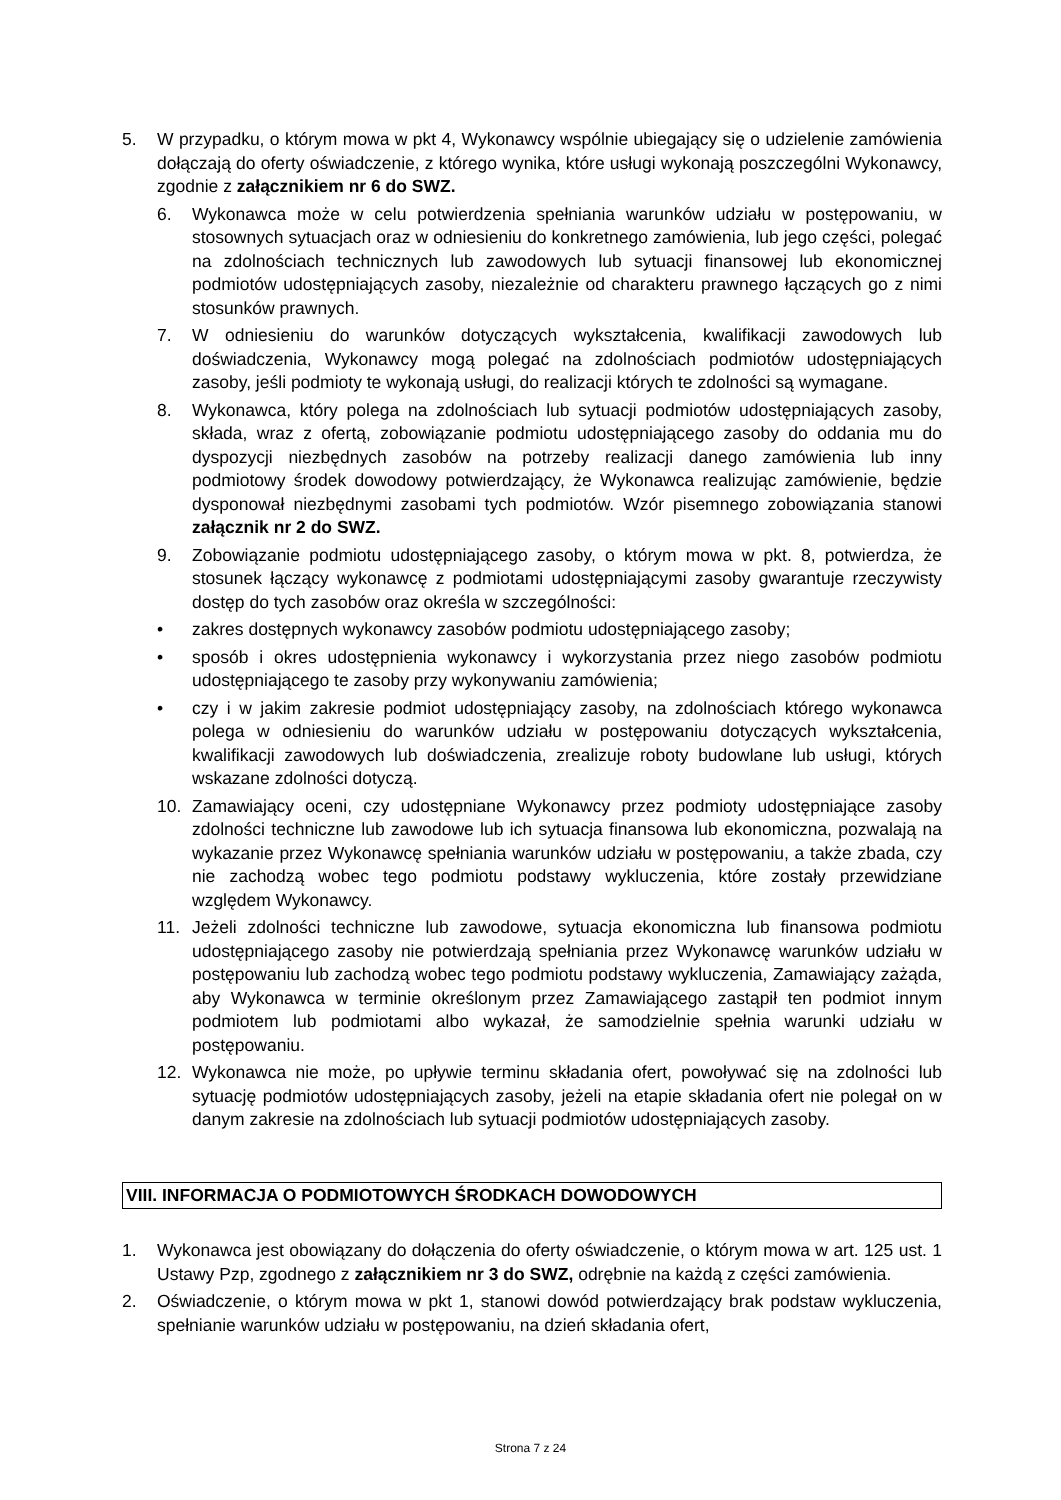5. W przypadku, o którym mowa w pkt 4, Wykonawcy wspólnie ubiegający się o udzielenie zamówienia dołączają do oferty oświadczenie, z którego wynika, które usługi wykonają poszczególni Wykonawcy, zgodnie z załącznikiem nr 6 do SWZ.
6. Wykonawca może w celu potwierdzenia spełniania warunków udziału w postępowaniu, w stosownych sytuacjach oraz w odniesieniu do konkretnego zamówienia, lub jego części, polegać na zdolnościach technicznych lub zawodowych lub sytuacji finansowej lub ekonomicznej podmiotów udostępniających zasoby, niezależnie od charakteru prawnego łączących go z nimi stosunków prawnych.
7. W odniesieniu do warunków dotyczących wykształcenia, kwalifikacji zawodowych lub doświadczenia, Wykonawcy mogą polegać na zdolnościach podmiotów udostępniających zasoby, jeśli podmioty te wykonają usługi, do realizacji których te zdolności są wymagane.
8. Wykonawca, który polega na zdolnościach lub sytuacji podmiotów udostępniających zasoby, składa, wraz z ofertą, zobowiązanie podmiotu udostępniającego zasoby do oddania mu do dyspozycji niezbędnych zasobów na potrzeby realizacji danego zamówienia lub inny podmiotowy środek dowodowy potwierdzający, że Wykonawca realizując zamówienie, będzie dysponował niezbędnymi zasobami tych podmiotów. Wzór pisemnego zobowiązania stanowi załącznik nr 2 do SWZ.
9. Zobowiązanie podmiotu udostępniającego zasoby, o którym mowa w pkt. 8, potwierdza, że stosunek łączący wykonawcę z podmiotami udostępniającymi zasoby gwarantuje rzeczywisty dostęp do tych zasobów oraz określa w szczególności:
• zakres dostępnych wykonawcy zasobów podmiotu udostępniającego zasoby;
• sposób i okres udostępnienia wykonawcy i wykorzystania przez niego zasobów podmiotu udostępniającego te zasoby przy wykonywaniu zamówienia;
• czy i w jakim zakresie podmiot udostępniający zasoby, na zdolnościach którego wykonawca polega w odniesieniu do warunków udziału w postępowaniu dotyczących wykształcenia, kwalifikacji zawodowych lub doświadczenia, zrealizuje roboty budowlane lub usługi, których wskazane zdolności dotyczą.
10. Zamawiający oceni, czy udostępniane Wykonawcy przez podmioty udostępniające zasoby zdolności techniczne lub zawodowe lub ich sytuacja finansowa lub ekonomiczna, pozwalają na wykazanie przez Wykonawcę spełniania warunków udziału w postępowaniu, a także zbada, czy nie zachodzą wobec tego podmiotu podstawy wykluczenia, które zostały przewidziane względem Wykonawcy.
11. Jeżeli zdolności techniczne lub zawodowe, sytuacja ekonomiczna lub finansowa podmiotu udostępniającego zasoby nie potwierdzają spełniania przez Wykonawcę warunków udziału w postępowaniu lub zachodzą wobec tego podmiotu podstawy wykluczenia, Zamawiający zażąda, aby Wykonawca w terminie określonym przez Zamawiającego zastąpił ten podmiot innym podmiotem lub podmiotami albo wykazał, że samodzielnie spełnia warunki udziału w postępowaniu.
12. Wykonawca nie może, po upływie terminu składania ofert, powoływać się na zdolności lub sytuację podmiotów udostępniających zasoby, jeżeli na etapie składania ofert nie polegał on w danym zakresie na zdolnościach lub sytuacji podmiotów udostępniających zasoby.
VIII. INFORMACJA O PODMIOTOWYCH ŚRODKACH DOWODOWYCH
1. Wykonawca jest obowiązany do dołączenia do oferty oświadczenie, o którym mowa w art. 125 ust. 1 Ustawy Pzp, zgodnego z załącznikiem nr 3 do SWZ, odrębnie na każdą z części zamówienia.
2. Oświadczenie, o którym mowa w pkt 1, stanowi dowód potwierdzający brak podstaw wykluczenia, spełnianie warunków udziału w postępowaniu, na dzień składania ofert,
Strona 7 z 24